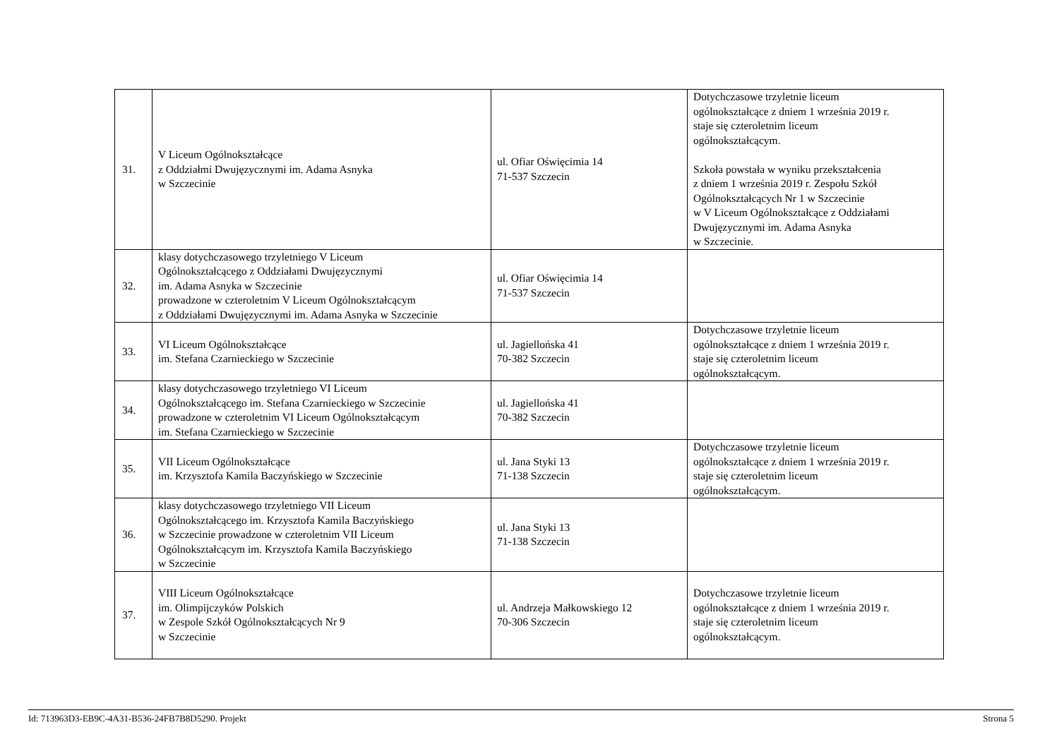| 31. | V Liceum Ogólnokształcące z Oddziałmi Dwujęzycznymi im. Adama Asnyka w Szczecinie | ul. Ofiar Oświęcimia 14 71-537 Szczecin | Dotychczasowe trzyletnie liceum ogólnokształcące z dniem 1 września 2019 r. staje się czteroletnim liceum ogólnokształcącym. Szkoła powstała w wyniku przekształcenia z dniem 1 września 2019 r. Zespołu Szkół Ogólnokształcących Nr 1 w Szczecinie w V Liceum Ogólnokształcące z Oddziałami Dwujęzycznymi im. Adama Asnyka w Szczecinie. |
| 32. | klasy dotychczasowego trzyletniego V Liceum Ogólnokształcącego z Oddziałami Dwujęzycznymi im. Adama Asnyka w Szczecinie prowadzone w czteroletnim V Liceum Ogólnokształcącym z Oddziałami Dwujęzycznymi im. Adama Asnyka w Szczecinie | ul. Ofiar Oświęcimia 14 71-537 Szczecin | |
| 33. | VI Liceum Ogólnokształcące im. Stefana Czarnieckiego w Szczecinie | ul. Jagiellońska 41 70-382 Szczecin | Dotychczasowe trzyletnie liceum ogólnokształcące z dniem 1 września 2019 r. staje się czteroletnim liceum ogólnokształcącym. |
| 34. | klasy dotychczasowego trzyletniego VI Liceum Ogólnokształcącego im. Stefana Czarnieckiego w Szczecinie prowadzone w czteroletnim VI Liceum Ogólnokształcącym im. Stefana Czarnieckiego w Szczecinie | ul. Jagiellońska 41 70-382 Szczecin | |
| 35. | VII Liceum Ogólnokształcące im. Krzysztofa Kamila Baczyńskiego w Szczecinie | ul. Jana Styki 13 71-138 Szczecin | Dotychczasowe trzyletnie liceum ogólnokształcące z dniem 1 września 2019 r. staje się czteroletnim liceum ogólnokształcącym. |
| 36. | klasy dotychczasowego trzyletniego VII Liceum Ogólnokształcącego im. Krzysztofa Kamila Baczyńskiego w Szczecinie prowadzone w czteroletnim VII Liceum Ogólnokształcącym im. Krzysztofa Kamila Baczyńskiego w Szczecinie | ul. Jana Styki 13 71-138 Szczecin | |
| 37. | VIII Liceum Ogólnokształcące im. Olimpijczyków Polskich w Zespole Szkół Ogólnokształcących Nr 9 w Szczecinie | ul. Andrzeja Małkowskiego 12 70-306 Szczecin | Dotychczasowe trzyletnie liceum ogólnokształcące z dniem 1 września 2019 r. staje się czteroletnim liceum ogólnokształcącym. |
Id: 713963D3-EB9C-4A31-B536-24FB7B8D5290. Projekt Strona 5